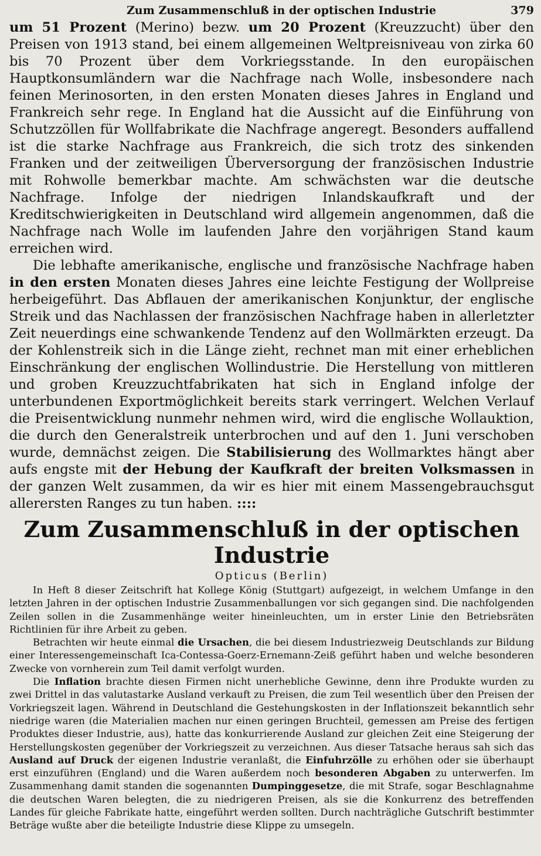Zum Zusammenschluß in der optischen Industrie 379
um 51 Prozent (Merino) bezw. um 20 Prozent (Kreuzzucht) über den Preisen von 1913 stand, bei einem allgemeinen Weltpreisniveau von zirka 60 bis 70 Prozent über dem Vorkriegsstande. In den europäischen Hauptkonsumländern war die Nachfrage nach Wolle, insbesondere nach feinen Merinosorten, in den ersten Monaten dieses Jahres in England und Frankreich sehr rege. In England hat die Aussicht auf die Einführung von Schutzzöllen für Wollfabrikate die Nachfrage angeregt. Besonders auffallend ist die starke Nachfrage aus Frankreich, die sich trotz des sinkenden Franken und der zeitweiligen Überversorgung der französischen Industrie mit Rohwolle bemerkbar machte. Am schwächsten war die deutsche Nachfrage. Infolge der niedrigen Inlandskaufkraft und der Kreditschwierigkeiten in Deutschland wird allgemein angenommen, daß die Nachfrage nach Wolle im laufenden Jahre den vorjährigen Stand kaum erreichen wird.
Die lebhafte amerikanische, englische und französische Nachfrage haben in den ersten Monaten dieses Jahres eine leichte Festigung der Wollpreise herbeigeführt. Das Abflauen der amerikanischen Konjunktur, der englische Streik und das Nachlassen der französischen Nachfrage haben in allerletzter Zeit neuerdings eine schwankende Tendenz auf den Wollmärkten erzeugt. Da der Kohlenstreik sich in die Länge zieht, rechnet man mit einer erheblichen Einschränkung der englischen Wollindustrie. Die Herstellung von mittleren und groben Kreuzzuchtfabrikaten hat sich in England infolge der unterbundenen Exportmöglichkeit bereits stark verringert. Welchen Verlauf die Preisentwicklung nunmehr nehmen wird, wird die englische Wollauktion, die durch den Generalstreik unterbrochen und auf den 1. Juni verschoben wurde, demnächst zeigen. Die Stabilisierung des Wollmarktes hängt aber aufs engste mit der Hebung der Kaufkraft der breiten Volksmassen in der ganzen Welt zusammen, da wir es hier mit einem Massengebrauchsgut allerersten Ranges zu tun haben. ::::
Zum Zusammenschluß in der optischen Industrie
Opticus (Berlin)
In Heft 8 dieser Zeitschrift hat Kollege König (Stuttgart) aufgezeigt, in welchem Umfange in den letzten Jahren in der optischen Industrie Zusammenballungen vor sich gegangen sind. Die nachfolgenden Zeilen sollen in die Zusammenhänge weiter hineinleuchten, um in erster Linie den Betriebsräten Richtlinien für ihre Arbeit zu geben.
Betrachten wir heute einmal die Ursachen, die bei diesem Industriezweig Deutschlands zur Bildung einer Interessengemeinschaft Ica-Contessa-Goerz-Ernemann-Zeiß geführt haben und welche besonderen Zwecke von vornherein zum Teil damit verfolgt wurden.
Die Inflation brachte diesen Firmen nicht unerhebliche Gewinne, denn ihre Produkte wurden zu zwei Drittel in das valutastarke Ausland verkauft zu Preisen, die zum Teil wesentlich über den Preisen der Vorkriegszeit lagen. Während in Deutschland die Gestehungskosten in der Inflationszeit bekanntlich sehr niedrige waren (die Materialien machen nur einen geringen Bruchteil, gemessen am Preise des fertigen Produktes dieser Industrie, aus), hatte das konkurrierende Ausland zur gleichen Zeit eine Steigerung der Herstellungskosten gegenüber der Vorkriegszeit zu verzeichnen. Aus dieser Tatsache heraus sah sich das Ausland auf Druck der eigenen Industrie veranlaßt, die Einfuhrzölle zu erhöhen oder sie überhaupt erst einzuführen (England) und die Waren außerdem noch besonderen Abgaben zu unterwerfen. Im Zusammenhang damit standen die sogenannten Dumpinggesetze, die mit Strafe, sogar Beschlagnahme die deutschen Waren belegten, die zu niedrigeren Preisen, als sie die Konkurrenz des betreffenden Landes für gleiche Fabrikate hatte, eingeführt werden sollten. Durch nachträgliche Gutschrift bestimmter Beträge wußte aber die beteiligte Industrie diese Klippe zu umsegeln.